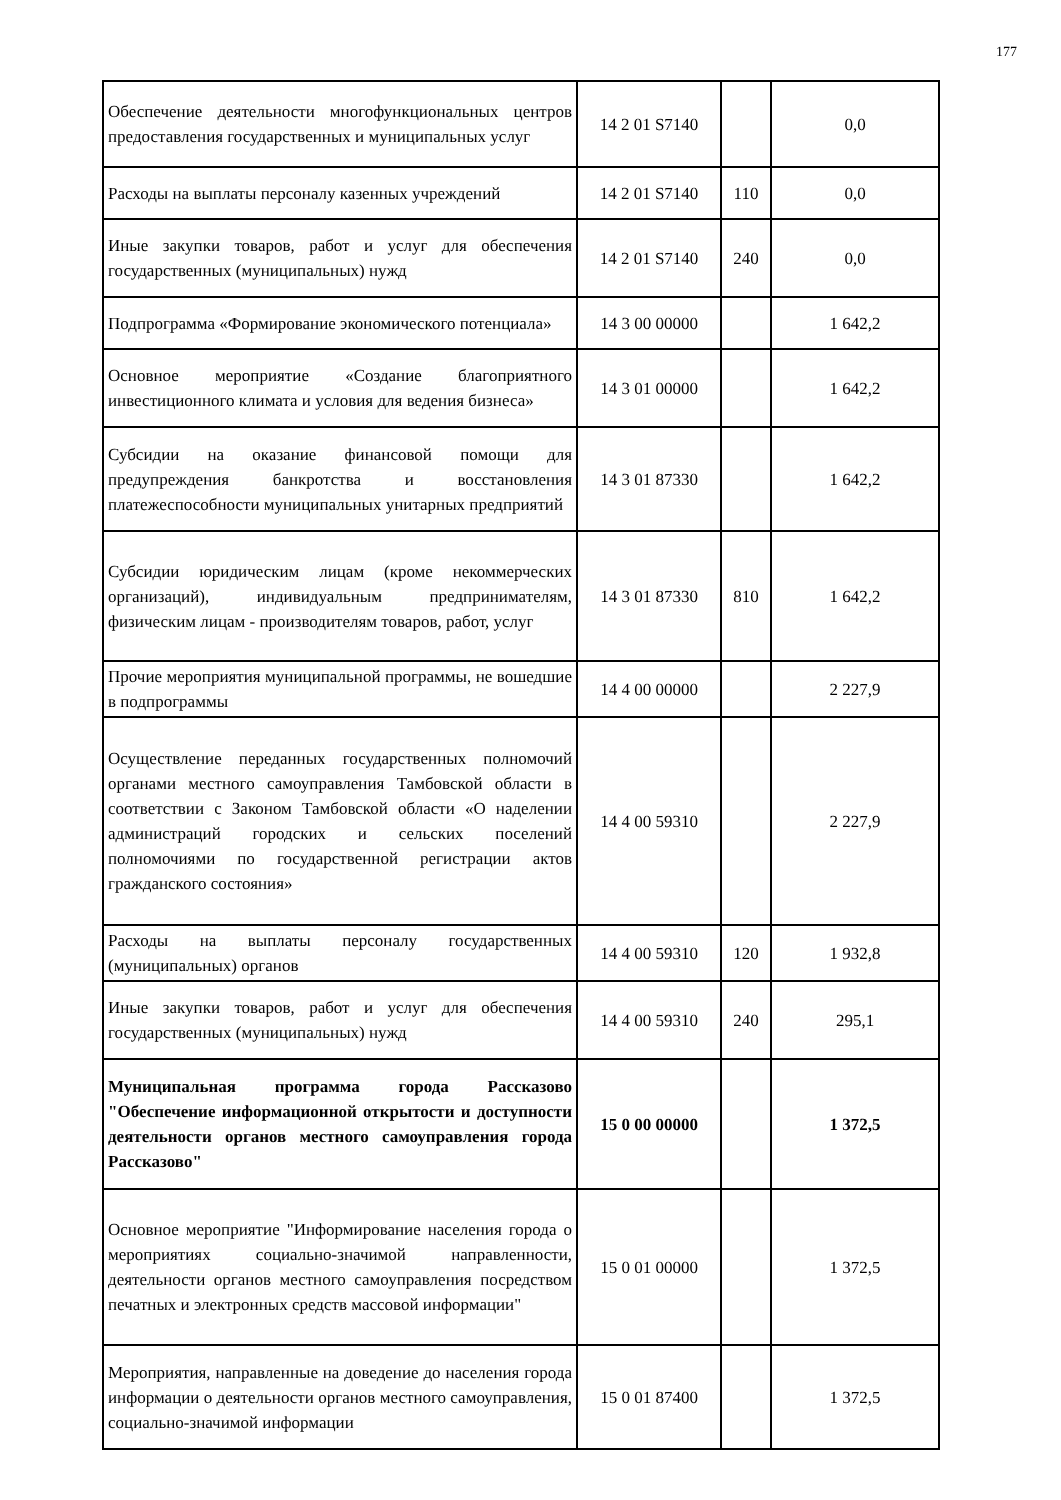177
| Обеспечение деятельности многофункциональных центров предоставления государственных и муниципальных услуг | 14 2 01 S7140 | | 0,0 |
| Расходы на выплаты персоналу казенных учреждений | 14 2 01 S7140 | 110 | 0,0 |
| Иные закупки товаров, работ и услуг для обеспечения государственных (муниципальных) нужд | 14 2 01 S7140 | 240 | 0,0 |
| Подпрограмма «Формирование экономического потенциала» | 14 3 00 00000 | | 1 642,2 |
| Основное мероприятие «Создание благоприятного инвестиционного климата и условия для ведения бизнеса» | 14 3 01 00000 | | 1 642,2 |
| Субсидии на оказание финансовой помощи для предупреждения банкротства и восстановления платежеспособности муниципальных унитарных предприятий | 14 3 01 87330 | | 1 642,2 |
| Субсидии юридическим лицам (кроме некоммерческих организаций), индивидуальным предпринимателям, физическим лицам - производителям товаров, работ, услуг | 14 3 01 87330 | 810 | 1 642,2 |
| Прочие мероприятия муниципальной программы, не вошедшие в подпрограммы | 14 4 00 00000 | | 2 227,9 |
| Осуществление переданных государственных полномочий органами местного самоуправления Тамбовской области в соответствии с Законом Тамбовской области «О наделении администраций городских и сельских поселений полномочиями по государственной регистрации актов гражданского состояния» | 14 4 00 59310 | | 2 227,9 |
| Расходы на выплаты персоналу государственных (муниципальных) органов | 14 4 00 59310 | 120 | 1 932,8 |
| Иные закупки товаров, работ и услуг для обеспечения государственных (муниципальных) нужд | 14 4 00 59310 | 240 | 295,1 |
| Муниципальная программа города Рассказово "Обеспечение информационной открытости и доступности деятельности органов местного самоуправления города Рассказово" | 15 0 00 00000 | | 1 372,5 |
| Основное мероприятие "Информирование населения города о мероприятиях социально-значимой направленности, деятельности органов местного самоуправления посредством печатных и электронных средств массовой информации" | 15 0 01 00000 | | 1 372,5 |
| Мероприятия, направленные на доведение до населения города информации о деятельности органов местного самоуправления, социально-значимой информации | 15 0 01 87400 | | 1 372,5 |